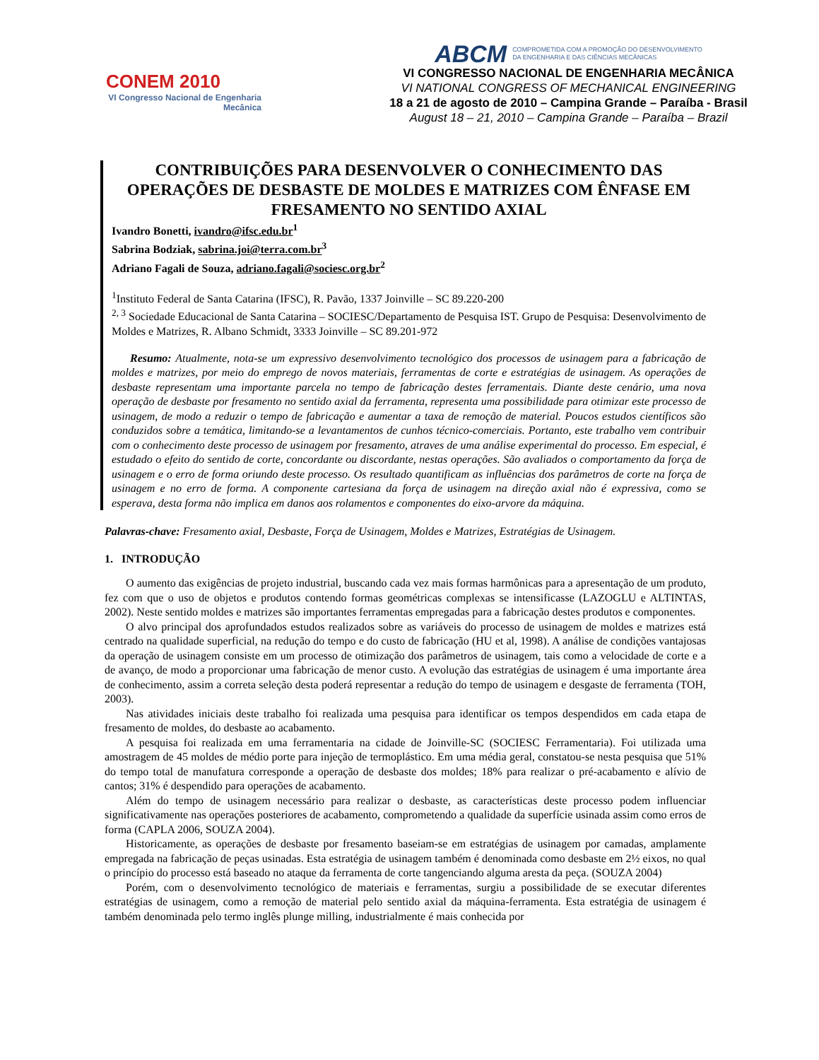CONEM 2010
VI Congresso Nacional de Engenharia Mecânica
ABCM COMPROMETIDA COM A PROMOÇÃO DO DESENVOLVIMENTO
DA ENGENHARIA E DAS CIÊNCIAS MECÂNICAS
VI CONGRESSO NACIONAL DE ENGENHARIA MECÂNICA
VI NATIONAL CONGRESS OF MECHANICAL ENGINEERING
18 a 21 de agosto de 2010 – Campina Grande – Paraíba - Brasil
August 18 – 21, 2010 – Campina Grande – Paraíba – Brazil
CONTRIBUIÇÕES PARA DESENVOLVER O CONHECIMENTO DAS OPERAÇÕES DE DESBASTE DE MOLDES E MATRIZES COM ÊNFASE EM FRESAMENTO NO SENTIDO AXIAL
Ivandro Bonetti, ivandro@ifsc.edu.br<sup>1</sup>
Sabrina Bodziak, sabrina.joi@terra.com.br<sup>3</sup>
Adriano Fagali de Souza, adriano.fagali@sociesc.org.br<sup>2</sup>
<sup>1</sup> Instituto Federal de Santa Catarina (IFSC), R. Pavão, 1337 Joinville – SC 89.220-200
<sup>2, 3</sup> Sociedade Educacional de Santa Catarina – SOCIESC/Departamento de Pesquisa IST. Grupo de Pesquisa: Desenvolvimento de Moldes e Matrizes, R. Albano Schmidt, 3333 Joinville – SC 89.201-972
Resumo: Atualmente, nota-se um expressivo desenvolvimento tecnológico dos processos de usinagem para a fabricação de moldes e matrizes, por meio do emprego de novos materiais, ferramentas de corte e estratégias de usinagem. As operações de desbaste representam uma importante parcela no tempo de fabricação destes ferramentais. Diante deste cenário, uma nova operação de desbaste por fresamento no sentido axial da ferramenta, representa uma possibilidade para otimizar este processo de usinagem, de modo a reduzir o tempo de fabricação e aumentar a taxa de remoção de material. Poucos estudos científicos são conduzidos sobre a temática, limitando-se a levantamentos de cunhos técnico-comerciais. Portanto, este trabalho vem contribuir com o conhecimento deste processo de usinagem por fresamento, atraves de uma análise experimental do processo. Em especial, é estudado o efeito do sentido de corte, concordante ou discordante, nestas operações. São avaliados o comportamento da força de usinagem e o erro de forma oriundo deste processo. Os resultado quantificam as influências dos parâmetros de corte na força de usinagem e no erro de forma. A componente cartesiana da força de usinagem na direção axial não é expressiva, como se esperava, desta forma não implica em danos aos rolamentos e componentes do eixo-arvore da máquina.
Palavras-chave: Fresamento axial, Desbaste, Força de Usinagem, Moldes e Matrizes, Estratégias de Usinagem.
1. INTRODUÇÃO
O aumento das exigências de projeto industrial, buscando cada vez mais formas harmônicas para a apresentação de um produto, fez com que o uso de objetos e produtos contendo formas geométricas complexas se intensificasse (LAZOGLU e ALTINTAS, 2002). Neste sentido moldes e matrizes são importantes ferramentas empregadas para a fabricação destes produtos e componentes.
O alvo principal dos aprofundados estudos realizados sobre as variáveis do processo de usinagem de moldes e matrizes está centrado na qualidade superficial, na redução do tempo e do custo de fabricação (HU et al, 1998). A análise de condições vantajosas da operação de usinagem consiste em um processo de otimização dos parâmetros de usinagem, tais como a velocidade de corte e a de avanço, de modo a proporcionar uma fabricação de menor custo. A evolução das estratégias de usinagem é uma importante área de conhecimento, assim a correta seleção desta poderá representar a redução do tempo de usinagem e desgaste de ferramenta (TOH, 2003).
Nas atividades iniciais deste trabalho foi realizada uma pesquisa para identificar os tempos despendidos em cada etapa de fresamento de moldes, do desbaste ao acabamento.
A pesquisa foi realizada em uma ferramentaria na cidade de Joinville-SC (SOCIESC Ferramentaria). Foi utilizada uma amostragem de 45 moldes de médio porte para injeção de termoplástico. Em uma média geral, constatou-se nesta pesquisa que 51% do tempo total de manufatura corresponde a operação de desbaste dos moldes; 18% para realizar o pré-acabamento e alívio de cantos; 31% é despendido para operações de acabamento.
Além do tempo de usinagem necessário para realizar o desbaste, as características deste processo podem influenciar significativamente nas operações posteriores de acabamento, comprometendo a qualidade da superfície usinada assim como erros de forma (CAPLA 2006, SOUZA 2004).
Historicamente, as operações de desbaste por fresamento baseiam-se em estratégias de usinagem por camadas, amplamente empregada na fabricação de peças usinadas. Esta estratégia de usinagem também é denominada como desbaste em 2½ eixos, no qual o princípio do processo está baseado no ataque da ferramenta de corte tangenciando alguma aresta da peça. (SOUZA 2004)
Porém, com o desenvolvimento tecnológico de materiais e ferramentas, surgiu a possibilidade de se executar diferentes estratégias de usinagem, como a remoção de material pelo sentido axial da máquina-ferramenta. Esta estratégia de usinagem é também denominada pelo termo inglês plunge milling, industrialmente é mais conhecida por